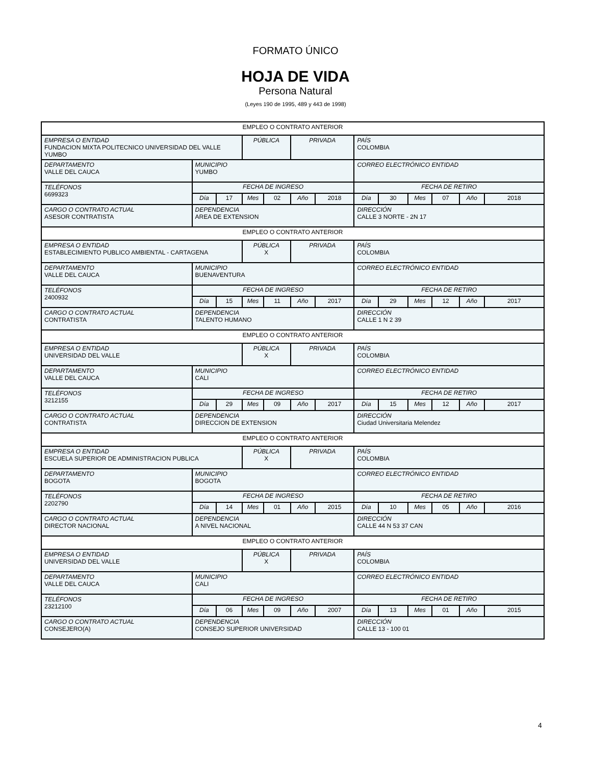FORMATO ÚNICO
HOJA DE VIDA
Persona Natural
(Leyes 190 de 1995, 489 y 443 de 1998)
| EMPLEO O CONTRATO ANTERIOR | | | | | | | | | | | | |
| EMPRESA O ENTIDAD FUNDACION MIXTA POLITECNICO UNIVERSIDAD DEL VALLE YUMBO | | | PÚBLICA | | PRIVADA | | PAÍS COLOMBIA | | | | | |
| DEPARTAMENTO VALLE DEL CAUCA | MUNICIPIO YUMBO | | | | | | CORREO ELECTRÓNICO ENTIDAD | | | | | |
| TELÉFONOS 6699323 | FECHA DE INGRESO | | | | | | FECHA DE RETIRO | | | | | |
| | Día | 17 | Mes | 02 | Año | 2018 | Día | 30 | Mes | 07 | Año | 2018 |
| CARGO O CONTRATO ACTUAL ASESOR CONTRATISTA | DEPENDENCIA AREA DE EXTENSION | | | | | | DIRECCIÓN CALLE 3 NORTE - 2N 17 | | | | | |
| EMPLEO O CONTRATO ANTERIOR | | | | | | | | | | | | |
| EMPRESA O ENTIDAD ESTABLECIMIENTO PUBLICO AMBIENTAL - CARTAGENA | | | PÚBLICA X | | PRIVADA | | PAÍS COLOMBIA | | | | | |
| DEPARTAMENTO VALLE DEL CAUCA | MUNICIPIO BUENAVENTURA | | | | | | CORREO ELECTRÓNICO ENTIDAD | | | | | |
| TELÉFONOS 2400932 | FECHA DE INGRESO | | | | | | FECHA DE RETIRO | | | | | |
| | Día | 15 | Mes | 11 | Año | 2017 | Día | 29 | Mes | 12 | Año | 2017 |
| CARGO O CONTRATO ACTUAL CONTRATISTA | DEPENDENCIA TALENTO HUMANO | | | | | | DIRECCIÓN CALLE 1 N 2 39 | | | | | |
| EMPLEO O CONTRATO ANTERIOR | | | | | | | | | | | | |
| EMPRESA O ENTIDAD UNIVERSIDAD DEL VALLE | | | PÚBLICA X | | PRIVADA | | PAÍS COLOMBIA | | | | | |
| DEPARTAMENTO VALLE DEL CAUCA | MUNICIPIO CALI | | | | | | CORREO ELECTRÓNICO ENTIDAD | | | | | |
| TELÉFONOS 3212155 | FECHA DE INGRESO | | | | | | FECHA DE RETIRO | | | | | |
| | Día | 29 | Mes | 09 | Año | 2017 | Día | 15 | Mes | 12 | Año | 2017 |
| CARGO O CONTRATO ACTUAL CONTRATISTA | DEPENDENCIA DIRECCION DE EXTENSION | | | | | | DIRECCIÓN Ciudad Universitaria Melendez | | | | | |
| EMPLEO O CONTRATO ANTERIOR | | | | | | | | | | | | |
| EMPRESA O ENTIDAD ESCUELA SUPERIOR DE ADMINISTRACION PUBLICA | | | PÚBLICA X | | PRIVADA | | PAÍS COLOMBIA | | | | | |
| DEPARTAMENTO BOGOTA | MUNICIPIO BOGOTA | | | | | | CORREO ELECTRÓNICO ENTIDAD | | | | | |
| TELÉFONOS 2202790 | FECHA DE INGRESO | | | | | | FECHA DE RETIRO | | | | | |
| | Día | 14 | Mes | 01 | Año | 2015 | Día | 10 | Mes | 05 | Año | 2016 |
| CARGO O CONTRATO ACTUAL DIRECTOR NACIONAL | DEPENDENCIA A NIVEL NACIONAL | | | | | | DIRECCIÓN CALLE 44 N 53 37 CAN | | | | | |
| EMPLEO O CONTRATO ANTERIOR | | | | | | | | | | | | |
| EMPRESA O ENTIDAD UNIVERSIDAD DEL VALLE | | | PÚBLICA X | | PRIVADA | | PAÍS COLOMBIA | | | | | |
| DEPARTAMENTO VALLE DEL CAUCA | MUNICIPIO CALI | | | | | | CORREO ELECTRÓNICO ENTIDAD | | | | | |
| TELÉFONOS 23212100 | FECHA DE INGRESO | | | | | | FECHA DE RETIRO | | | | | |
| | Día | 06 | Mes | 09 | Año | 2007 | Día | 13 | Mes | 01 | Año | 2015 |
| CARGO O CONTRATO ACTUAL CONSEJERO(A) | DEPENDENCIA CONSEJO SUPERIOR UNIVERSIDAD | | | | | | DIRECCIÓN CALLE 13 - 100 01 | | | | | |
4